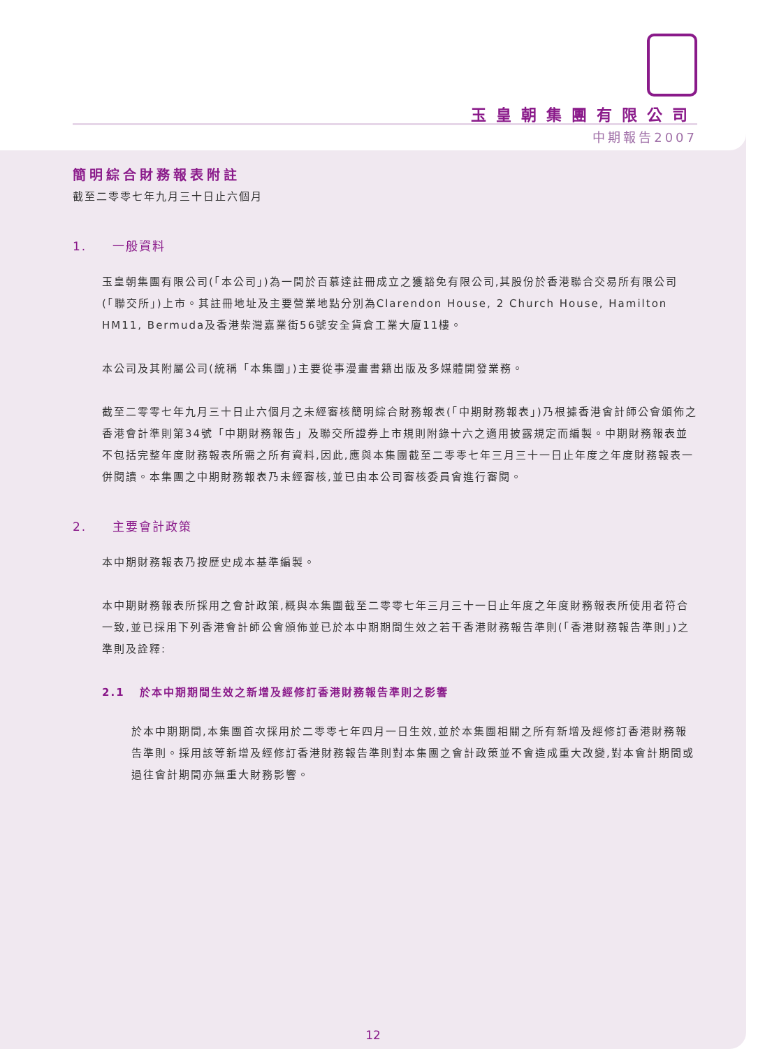玉皇朝集團有限公司
中期報告2007
簡明綜合財務報表附註
截至二零零七年九月三十日止六個月
1. 一般資料
玉皇朝集團有限公司(「本公司」)為一間於百慕達註冊成立之獲豁免有限公司,其股份於香港聯合交易所有限公司(「聯交所」)上市。其註冊地址及主要營業地點分別為Clarendon House, 2 Church House, Hamilton HM11, Bermuda及香港柴灣嘉業街56號安全貨倉工業大廈11樓。
本公司及其附屬公司(統稱「本集團」)主要從事漫畫書籍出版及多媒體開發業務。
截至二零零七年九月三十日止六個月之未經審核簡明綜合財務報表(「中期財務報表」)乃根據香港會計師公會頒佈之香港會計準則第34號「中期財務報告」及聯交所證券上市規則附錄十六之適用披露規定而編製。中期財務報表並不包括完整年度財務報表所需之所有資料,因此,應與本集團截至二零零七年三月三十一日止年度之年度財務報表一併閱讀。本集團之中期財務報表乃未經審核,並已由本公司審核委員會進行審閱。
2. 主要會計政策
本中期財務報表乃按歷史成本基準編製。
本中期財務報表所採用之會計政策,概與本集團截至二零零七年三月三十一日止年度之年度財務報表所使用者符合一致,並已採用下列香港會計師公會頒佈並已於本中期期間生效之若干香港財務報告準則(「香港財務報告準則」)之準則及詮釋:
2.1 於本中期期間生效之新增及經修訂香港財務報告準則之影響
於本中期期間,本集團首次採用於二零零七年四月一日生效,並於本集團相關之所有新增及經修訂香港財務報告準則。採用該等新增及經修訂香港財務報告準則對本集團之會計政策並不會造成重大改變,對本會計期間或過往會計期間亦無重大財務影響。
12